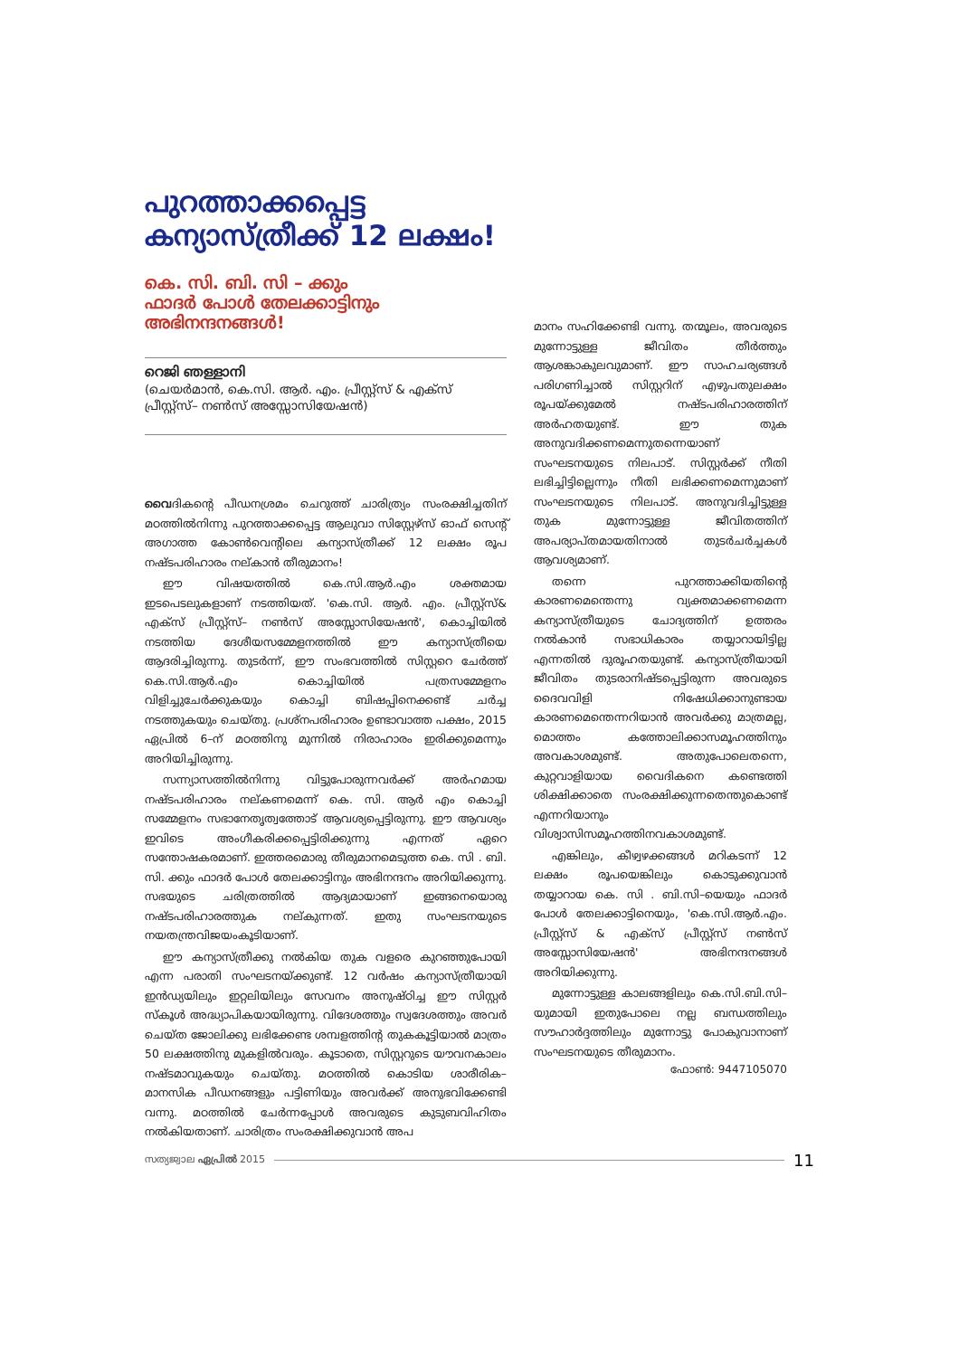പുറത്താക്കപ്പെട്ട
കന്യാസ്ത്രീക്ക് 12 ലക്ഷം!
കെ. സി. ബി. സി – ക്കും
ഫാദർ പോൾ തേലക്കാട്ടിനും
അഭിനന്ദനങ്ങൾ!
റെജി ഞള്ളാനി
(ചെയർമാൻ, കെ.സി. ആർ. എം. പ്രീസ്റ്റ്സ് & എക്സ് പ്രീസ്റ്റ്സ്– നൺസ് അസ്സോസിയേഷൻ)
വൈദികന്റെ പീഡനശ്രമം ചെറുത്ത് ചാരിത്ര്യം സംരക്ഷിച്ചതിന് മഠത്തിൽനിന്നു പുറത്താക്കപ്പെട്ട ആലുവാ സിസ്റ്റേഴ്സ് ഓഫ് സെന്റ് അഗാത്ത കോൺവെന്റിലെ കന്യാസ്ത്രീക്ക് 12 ലക്ഷം രൂപ നഷ്ടപരിഹാരം നല്കാൻ തീരുമാനം!
ഈ വിഷയത്തിൽ കെ.സി.ആർ.എം ശക്തമായ ഇടപെടലുകളാണ് നടത്തിയത്. 'കെ.സി. ആർ. എം. പ്രീസ്റ്റ്സ്& എക്സ് പ്രീസ്റ്റ്സ്– നൺസ് അസ്സോസിയേഷൻ', കൊച്ചിയിൽ നടത്തിയ ദേശീയസമ്മേളനത്തിൽ ഈ കന്യാസ്ത്രീയെ ആദരിച്ചിരുന്നു. തുടർന്ന്, ഈ സംഭവത്തിൽ സിസ്റ്ററെ ചേർത്ത് കെ.സി.ആർ.എം കൊച്ചിയിൽ പത്രസമ്മേളനം വിളിച്ചുചേർക്കുകയും കൊച്ചി ബിഷപ്പിനെക്കണ്ട് ചർച്ച നടത്തുകയും ചെയ്തു. പ്രശ്നപരിഹാരം ഉണ്ടാവാത്ത പക്ഷം, 2015 ഏപ്രിൽ 6–ന് മഠത്തിനു മുന്നിൽ നിരാഹാരം ഇരിക്കുമെന്നും അറിയിച്ചിരുന്നു.
സന്ന്യാസത്തിൽനിന്നു വിട്ടുപോരുന്നവർക്ക് അർഹമായ നഷ്ടപരിഹാരം നല്കണമെന്ന് കെ. സി. ആർ എം കൊച്ചി സമ്മേളനം സഭാനേതൃത്വത്തോട് ആവശ്യപ്പെട്ടിരുന്നു. ഈ ആവശ്യം ഇവിടെ അംഗീകരിക്കപ്പെട്ടിരിക്കുന്നു എന്നത് ഏറെ സന്തോഷകരമാണ്. ഇത്തരമൊരു തീരുമാനമെടുത്ത കെ. സി . ബി. സി. ക്കും ഫാദർ പോൾ തേലക്കാട്ടിനും അഭിനന്ദനം അറിയിക്കുന്നു. സഭയുടെ ചരിത്രത്തിൽ ആദ്യമായാണ് ഇങ്ങനെയൊരു നഷ്ടപരിഹാരത്തുക നല്കുന്നത്. ഇതു സംഘടനയുടെ നയതന്ത്രവിജയംകൂടിയാണ്.
ഈ കന്യാസ്ത്രീക്കു നൽകിയ തുക വളരെ കുറഞ്ഞുപോയി എന്ന പരാതി സംഘടനയ്ക്കുണ്ട്. 12 വർഷം കന്യാസ്ത്രീയായി ഇൻഡ്യയിലും ഇറ്റലിയിലും സേവനം അനുഷ്ഠിച്ച ഈ സിസ്റ്റർ സ്കൂൾ അദ്ധ്യാപികയായിരുന്നു. വിദേശത്തും സ്വദേശത്തും അവർ ചെയ്ത ജോലിക്കു ലഭിക്കേണ്ട ശമ്പളത്തിന്റ തുകകൂട്ടിയാൽ മാത്രം 50 ലക്ഷത്തിനു മുകളിൽവരും. കൂടാതെ, സിസ്റ്ററുടെ യൗവനകാലം നഷ്ടമാവുകയും ചെയ്തു. മഠത്തിൽ കൊടിയ ശാരീരിക– മാനസിക പീഡനങ്ങളും പട്ടിണിയും അവർക്ക് അനുഭവിക്കേണ്ടി വന്നു. മഠത്തിൽ ചേർന്നപ്പോൾ അവരുടെ കുടുബവിഹിതം നൽകിയതാണ്. ചാരിത്രം സംരക്ഷിക്കുവാൻ അപ
മാനം സഹിക്കേണ്ടി വന്നു. തന്മൂലം, അവരുടെ മുന്നോട്ടുള്ള ജീവിതം തീർത്തും ആശങ്കാകുലവുമാണ്. ഈ സാഹചര്യങ്ങൾ പരിഗണിച്ചാൽ സിസ്റ്ററിന് എഴുപതുലക്ഷം രൂപയ്ക്കുമേൽ നഷ്ടപരിഹാരത്തിന് അർഹതയുണ്ട്. ഈ തുക അനുവദിക്കണമെന്നുതന്നെയാണ് സംഘടനയുടെ നിലപാട്. സിസ്റ്റർക്ക് നീതി ലഭിച്ചിട്ടില്ലെന്നും നീതി ലഭിക്കണമെന്നുമാണ് സംഘടനയുടെ നിലപാട്. അനുവദിച്ചിട്ടുള്ള തുക മുന്നോട്ടുള്ള ജീവിതത്തിന് അപര്യാപ്തമായതിനാൽ തുടർചർച്ചകൾ ആവശ്യമാണ്.
തന്നെ പുറത്താക്കിയതിന്റെ കാരണമെന്തെന്നു വ്യക്തമാക്കണമെന്ന കന്യാസ്ത്രീയുടെ ചോദ്യത്തിന് ഉത്തരം നൽകാൻ സഭാധികാരം തയ്യാറായിട്ടില്ല എന്നതിൽ ദുരൂഹതയുണ്ട്. കന്യാസ്ത്രീയായി ജീവിതം തുടരാനിഷ്ടപ്പെട്ടിരുന്ന അവരുടെ ദൈവവിളി നിഷേധിക്കാനുണ്ടായ കാരണമെന്തെന്നറിയാൻ അവർക്കു മാത്രമല്ല, മൊത്തം കത്തോലിക്കാസമൂഹത്തിനും അവകാശമുണ്ട്. അതുപോലെതന്നെ, കുറ്റവാളിയായ വൈദികനെ കണ്ടെത്തി ശിക്ഷിക്കാതെ സംരക്ഷിക്കുന്നതെന്തുകൊണ്ട് എന്നറിയാനും വിശ്വാസിസമൂഹത്തിനവകാശമുണ്ട്.
എങ്കിലും, കീഴ്വഴക്കങ്ങൾ മറികടന്ന് 12 ലക്ഷം രൂപയെങ്കിലും കൊടുക്കുവാൻ തയ്യാറായ കെ. സി . ബി.സി–യെയും ഫാദർ പോൾ തേലക്കാട്ടിനെയും, 'കെ.സി.ആർ.എം. പ്രീസ്റ്റ്സ് & എക്സ് പ്രീസ്റ്റ്സ് നൺസ് അസ്സോസിയേഷൻ' അഭിനന്ദനങ്ങൾ അറിയിക്കുന്നു.
മുന്നോട്ടുള്ള കാലങ്ങളിലും കെ.സി.ബി.സി–യുമായി ഇതുപോലെ നല്ല ബന്ധത്തിലും സൗഹാർദ്ദത്തിലും മുന്നോട്ടു പോകുവാനാണ് സംഘടനയുടെ തീരുമാനം.
ഫോൺ: 9447105070
സത്യജ്വാല ഏപ്രിൽ 2015 11